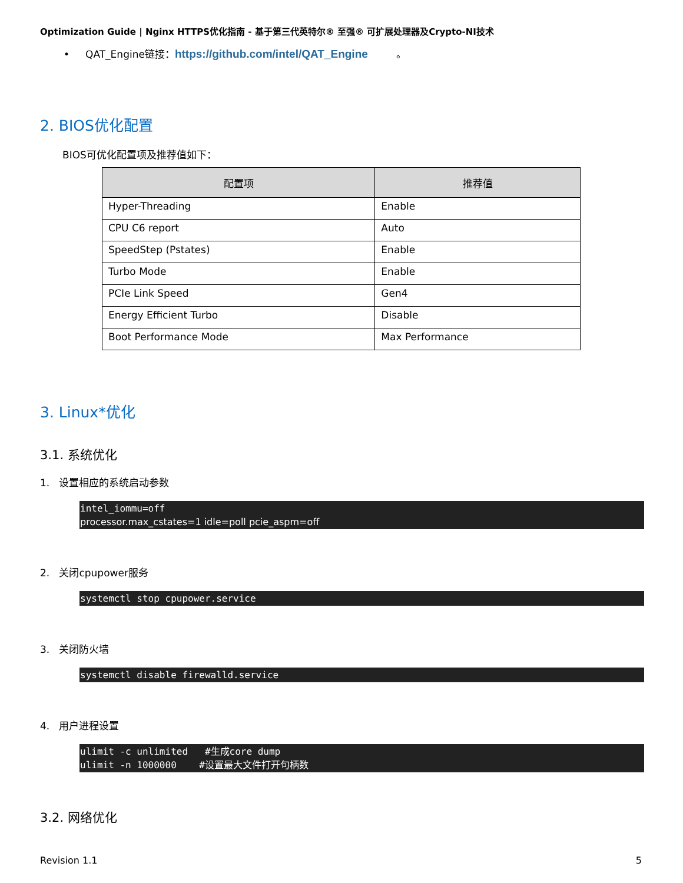Optimization Guide | Nginx HTTPS优化指南 - 基于第三代英特尔® 至强® 可扩展处理器及Crypto-NI技术
• QAT_Engine链接：https://github.com/intel/QAT_Engine 。
2. BIOS优化配置
BIOS可优化配置项及推荐值如下：
| 配置项 | 推荐值 |
| --- | --- |
| Hyper-Threading | Enable |
| CPU C6 report | Auto |
| SpeedStep (Pstates) | Enable |
| Turbo Mode | Enable |
| PCIe Link Speed | Gen4 |
| Energy Efficient Turbo | Disable |
| Boot Performance Mode | Max Performance |
3. Linux*优化
3.1. 系统优化
1. 设置相应的系统启动参数
intel_iommu=off processor.max_cstates=1 idle=poll pcie_aspm=off
2. 关闭cpupower服务
systemctl stop cpupower.service
3. 关闭防火墙
systemctl disable firewalld.service
4. 用户进程设置
ulimit -c unlimited #生成core dump ulimit -n 1000000 #设置最大文件打开句柄数
3.2. 网络优化
Revision 1.1 5